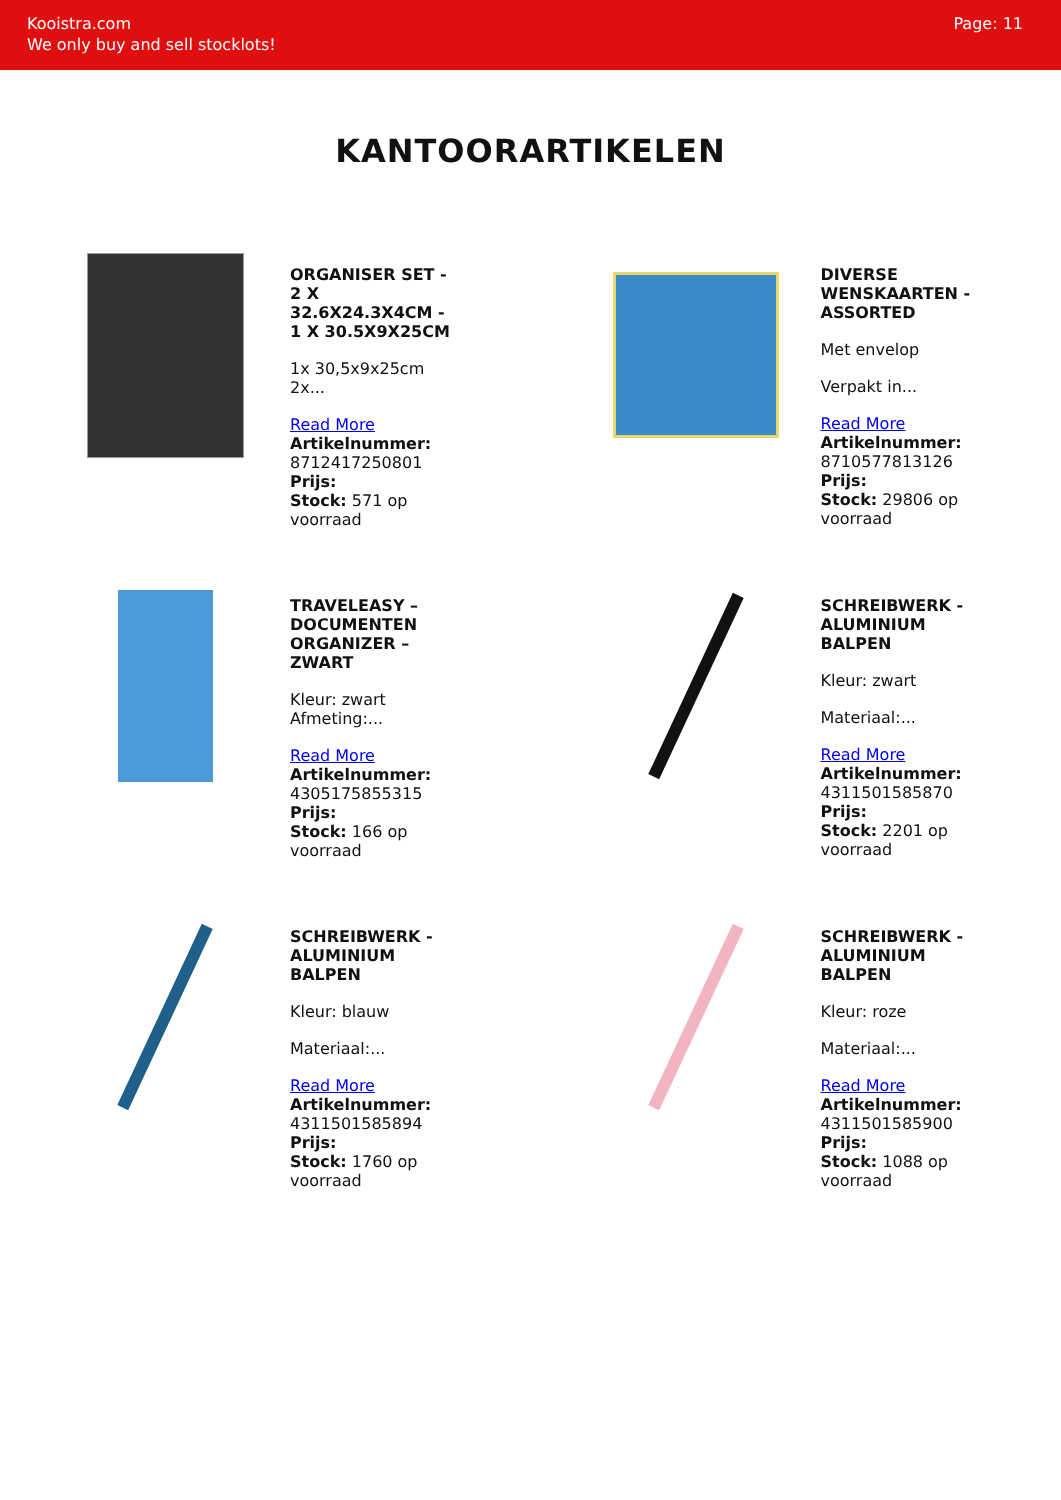Kooistra.com
We only buy and sell stocklots!
Page: 11
KANTOORARTIKELEN
ORGANISER SET - 2 X 32.6X24.3X4CM - 1 X 30.5X9X25CM
1x 30,5x9x25cm
2x...
Read More
Artikelnummer: 8712417250801
Prijs:
Stock: 571 op voorraad
DIVERSE WENSKAARTEN - ASSORTED
Met envelop
Verpakt in...
Read More
Artikelnummer: 8710577813126
Prijs:
Stock: 29806 op voorraad
TRAVELEASY – DOCUMENTEN ORGANIZER – ZWART
Kleur: zwart
Afmeting:...
Read More
Artikelnummer: 4305175855315
Prijs:
Stock: 166 op voorraad
SCHREIBWERK - ALUMINIUM BALPEN
Kleur: zwart
Materiaal:...
Read More
Artikelnummer: 4311501585870
Prijs:
Stock: 2201 op voorraad
SCHREIBWERK - ALUMINIUM BALPEN
Kleur: blauw
Materiaal:...
Read More
Artikelnummer: 4311501585894
Prijs:
Stock: 1760 op voorraad
SCHREIBWERK - ALUMINIUM BALPEN
Kleur: roze
Materiaal:...
Read More
Artikelnummer: 4311501585900
Prijs:
Stock: 1088 op voorraad